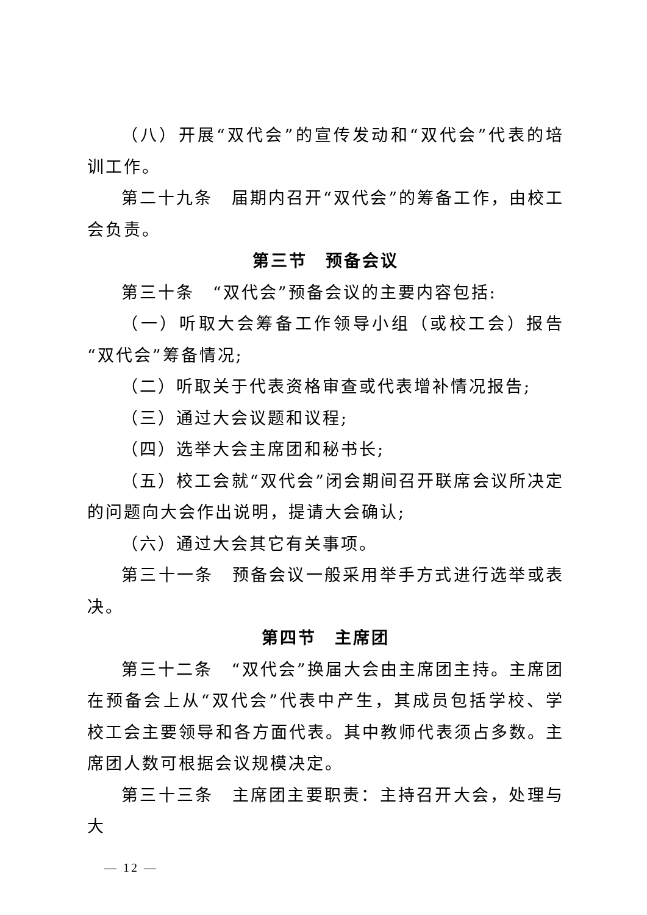（八）开展“双代会”的宣传发动和“双代会”代表的培训工作。
第二十九条　届期内召开“双代会”的筹备工作，由校工会负责。
第三节　预备会议
第三十条　“双代会”预备会议的主要内容包括:
（一）听取大会筹备工作领导小组（或校工会）报告“双代会”筹备情况;
（二）听取关于代表资格审查或代表增补情况报告;
（三）通过大会议题和议程;
（四）选举大会主席团和秘书长;
（五）校工会就“双代会”闭会期间召开联席会议所决定的问题向大会作出说明，提请大会确认;
（六）通过大会其它有关事项。
第三十一条　预备会议一般采用举手方式进行选举或表决。
第四节　主席团
第三十二条　“双代会”换届大会由主席团主持。主席团在预备会上从“双代会”代表中产生，其成员包括学校、学校工会主要领导和各方面代表。其中教师代表须占多数。主席团人数可根据会议规模决定。
第三十三条　主席团主要职责：主持召开大会，处理与大
— 12 —